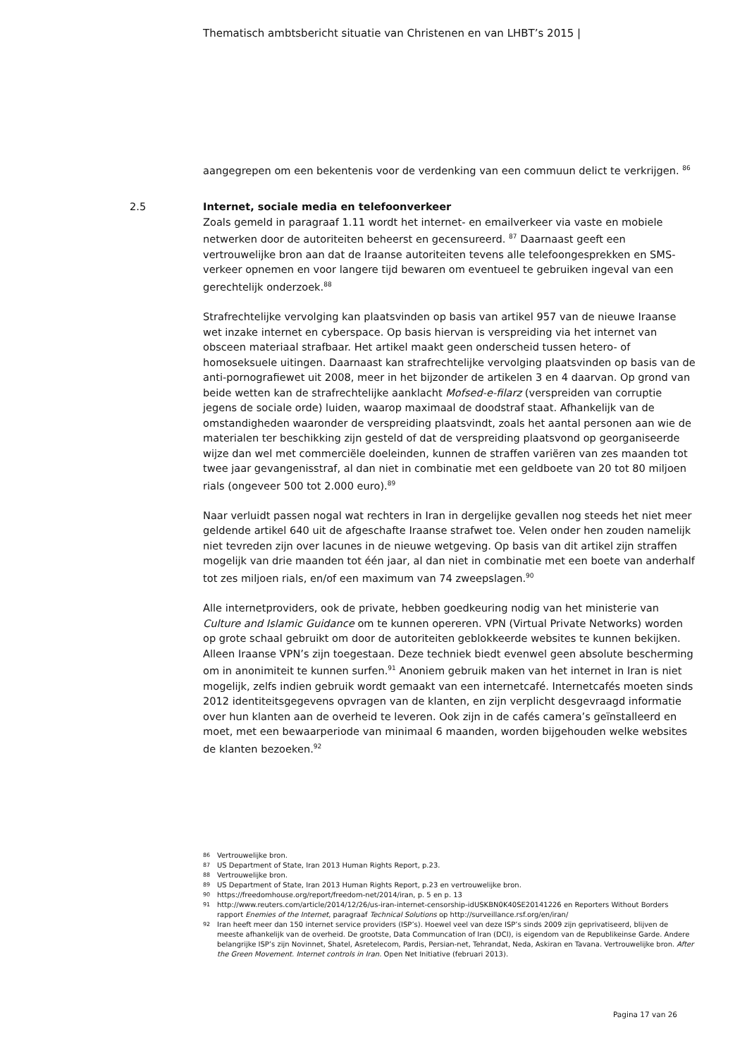Thematisch ambtsbericht situatie van Christenen en van LHBT’s 2015 |
aangegrepen om een bekentenis voor de verdenking van een commuun delict te verkrijgen. <sup>86</sup>
2.5 Internet, sociale media en telefoonverkeer
Zoals gemeld in paragraaf 1.11 wordt het internet- en emailverkeer via vaste en mobiele netwerken door de autoriteiten beheerst en gecensureerd. <sup>87</sup> Daarnaast geeft een vertrouwelijke bron aan dat de Iraanse autoriteiten tevens alle telefoongesprekken en SMS-verkeer opnemen en voor langere tijd bewaren om eventueel te gebruiken ingeval van een gerechtelijk onderzoek.<sup>88</sup>
Strafrechtelijke vervolging kan plaatsvinden op basis van artikel 957 van de nieuwe Iraanse wet inzake internet en cyberspace. Op basis hiervan is verspreiding via het internet van obsceen materiaal strafbaar. Het artikel maakt geen onderscheid tussen hetero- of homoseksuele uitingen. Daarnaast kan strafrechtelijke vervolging plaatsvinden op basis van de anti-pornografiewet uit 2008, meer in het bijzonder de artikelen 3 en 4 daarvan. Op grond van beide wetten kan de strafrechtelijke aanklacht Mofsed-e-filarz (verspreiden van corruptie jegens de sociale orde) luiden, waarop maximaal de doodstraf staat. Afhankelijk van de omstandigheden waaronder de verspreiding plaatsvindt, zoals het aantal personen aan wie de materialen ter beschikking zijn gesteld of dat de verspreiding plaatsvond op georganiseerde wijze dan wel met commerciële doeleinden, kunnen de straffen variëren van zes maanden tot twee jaar gevangenisstraf, al dan niet in combinatie met een geldboete van 20 tot 80 miljoen rials (ongeveer 500 tot 2.000 euro).<sup>89</sup>
Naar verluidt passen nogal wat rechters in Iran in dergelijke gevallen nog steeds het niet meer geldende artikel 640 uit de afgeschafte Iraanse strafwet toe. Velen onder hen zouden namelijk niet tevreden zijn over lacunes in de nieuwe wetgeving. Op basis van dit artikel zijn straffen mogelijk van drie maanden tot één jaar, al dan niet in combinatie met een boete van anderhalf tot zes miljoen rials, en/of een maximum van 74 zweepslagen.<sup>90</sup>
Alle internetproviders, ook de private, hebben goedkeuring nodig van het ministerie van Culture and Islamic Guidance om te kunnen opereren. VPN (Virtual Private Networks) worden op grote schaal gebruikt om door de autoriteiten geblokkeerde websites te kunnen bekijken. Alleen Iraanse VPN’s zijn toegestaan. Deze techniek biedt evenwel geen absolute bescherming om in anonimiteit te kunnen surfen.<sup>91</sup> Anoniem gebruik maken van het internet in Iran is niet mogelijk, zelfs indien gebruik wordt gemaakt van een internetcafé. Internetcafés moeten sinds 2012 identiteitsgegevens opvragen van de klanten, en zijn verplicht desgevraagd informatie over hun klanten aan de overheid te leveren. Ook zijn in de cafés camera’s geïnstalleerd en moet, met een bewaarperiode van minimaal 6 maanden, worden bijgehouden welke websites de klanten bezoeken.<sup>92</sup>
86 Vertrouwelijke bron.
87 US Department of State, Iran 2013 Human Rights Report, p.23.
88 Vertrouwelijke bron.
89 US Department of State, Iran 2013 Human Rights Report, p.23 en vertrouwelijke bron.
90 https://freedomhouse.org/report/freedom-net/2014/iran, p. 5 en p. 13
91 http://www.reuters.com/article/2014/12/26/us-iran-internet-censorship-idUSKBN0K40SE20141226 en Reporters Without Borders rapport Enemies of the Internet, paragraaf Technical Solutions op http://surveillance.rsf.org/en/iran/
92 Iran heeft meer dan 150 internet service providers (ISP’s). Hoewel veel van deze ISP’s sinds 2009 zijn geprivatiseerd, blijven de meeste afhankelijk van de overheid. De grootste, Data Communcation of Iran (DCI), is eigendom van de Republikeinse Garde. Andere belangrijke ISP’s zijn Novinnet, Shatel, Asretelecom, Pardis, Persian-net, Tehrandat, Neda, Askiran en Tavana. Vertrouwelijke bron. After the Green Movement. Internet controls in Iran. Open Net Initiative (februari 2013).
Pagina 17 van 26